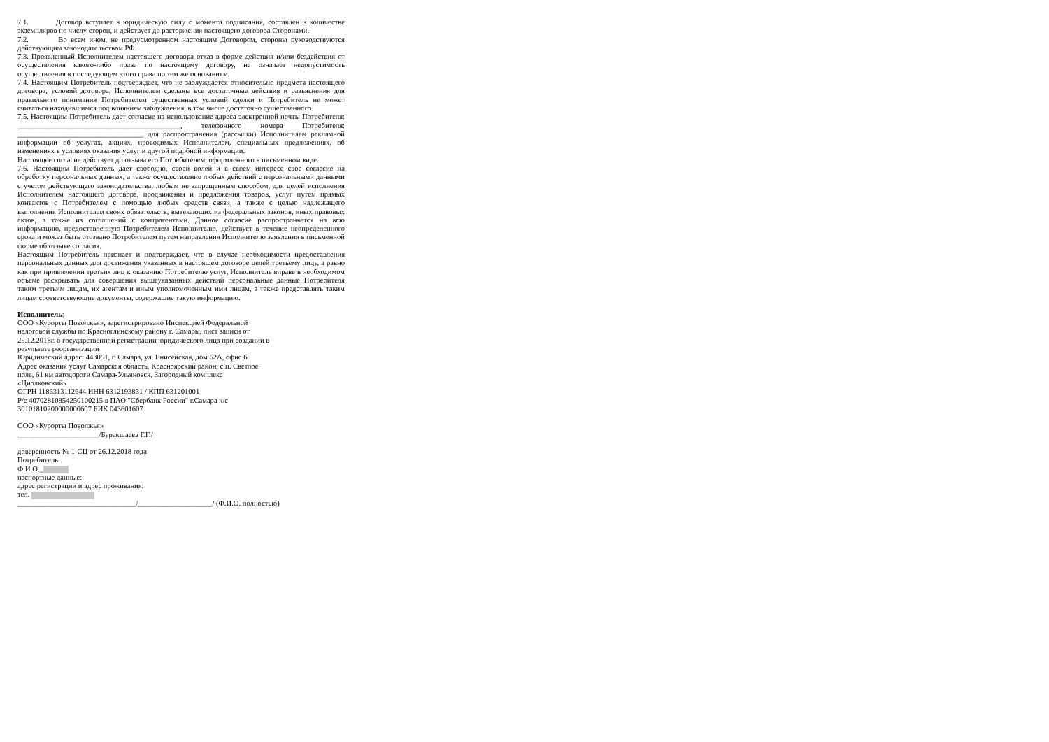7.1. Договор вступает в юридическую силу с момента подписания, составлен в количестве экземпляров по числу сторон, и действует до расторжения настоящего договора Сторонами.
7.2. Во всем ином, не предусмотренном настоящим Договором, стороны руководствуются действующим законодательством РФ.
7.3. Проявленный Исполнителем настоящего договора отказ в форме действия и/или бездействия от осуществления какого-либо права по настоящему договору, не означает недопустимость осуществления в последующем этого права по тем же основаниям.
7.4. Настоящим Потребитель подтверждает, что не заблуждается относительно предмета настоящего договора, условий договора, Исполнителем сделаны все достаточные действия и разъяснения для правильного понимания Потребителем существенных условий сделки и Потребитель не может считаться находившимся под влиянием заблуждения, в том числе достаточно существенного.
7.5. Настоящим Потребитель дает согласие на использование адреса электронной почты Потребителя: ____________________________________________, телефонного номера Потребителя: __________________________________ для распространения (рассылки) Исполнителем рекламной информации об услугах, акциях, проводимых Исполнителем, специальных предложениях, об изменениях в условиях оказания услуг и другой подобной информации.
Настоящее согласие действует до отзыва его Потребителем, оформленного в письменном виде.
7.6. Настоящим Потребитель дает свободно, своей волей и в своем интересе свое согласие на обработку персональных данных, а также осуществление любых действий с персональными данными с учетом действующего законодательства, любым не запрещенным способом, для целей исполнения Исполнителем настоящего договора, продвижения и предложения товаров, услуг путем прямых контактов с Потребителем с помощью любых средств связи, а также с целью надлежащего выполнения Исполнителем своих обязательств, вытекающих из федеральных законов, иных правовых актов, а также из соглашений с контрагентами. Данное согласие распространяется на всю информацию, предоставленную Потребителем Исполнителю, действует в течение неопределенного срока и может быть отозвано Потребителем путем направления Исполнителю заявления в письменной форме об отзыве согласия.
Настоящим Потребитель признает и подтверждает, что в случае необходимости предоставления персональных данных для достижения указанных в настоящем договоре целей третьему лицу, а равно как при привлечении третьих лиц к оказанию Потребителю услуг, Исполнитель вправе в необходимом объеме раскрывать для совершения вышеуказанных действий персональные данные Потребителя таким третьим лицам, их агентам и иным уполномоченным ими лицам, а также представлять таким лицам соответствующие документы, содержащие такую информацию.
Исполнитель:
ООО «Курорты Поволжья», зарегистрировано Инспекцией Федеральной
налоговой службы по Красноглинскому району г. Самары, лист записи от
25.12.2018г. о государственной регистрации юридического лица при создании в
результате реорганизации
Юридический адрес: 443051, г. Самара, ул. Енисейская, дом 62А, офис 6
Адрес оказания услуг Самарская область, Красноярский район, с.п. Светлое
поле, 61 км автодороги Самара-Ульяновск, Загородный комплекс
«Циолковский»
ОГРН 1186313112644 ИНН 6312193831 / КПП 631201001
Р/с 40702810854250100215 в ПАО "Сбербанк России" г.Самара к/с
30101810200000000607 БИК 043601607
ООО «Курорты Поволжья»
______________________/Буракшаева Г.Г./
доверенность № 1-СЦ от 26.12.2018 года
Потребитель:
Ф.И.О._
паспортные данные:
адрес регистрации и адрес проживания:
тел.
________________________________/____________________/ (Ф.И.О. полностью)